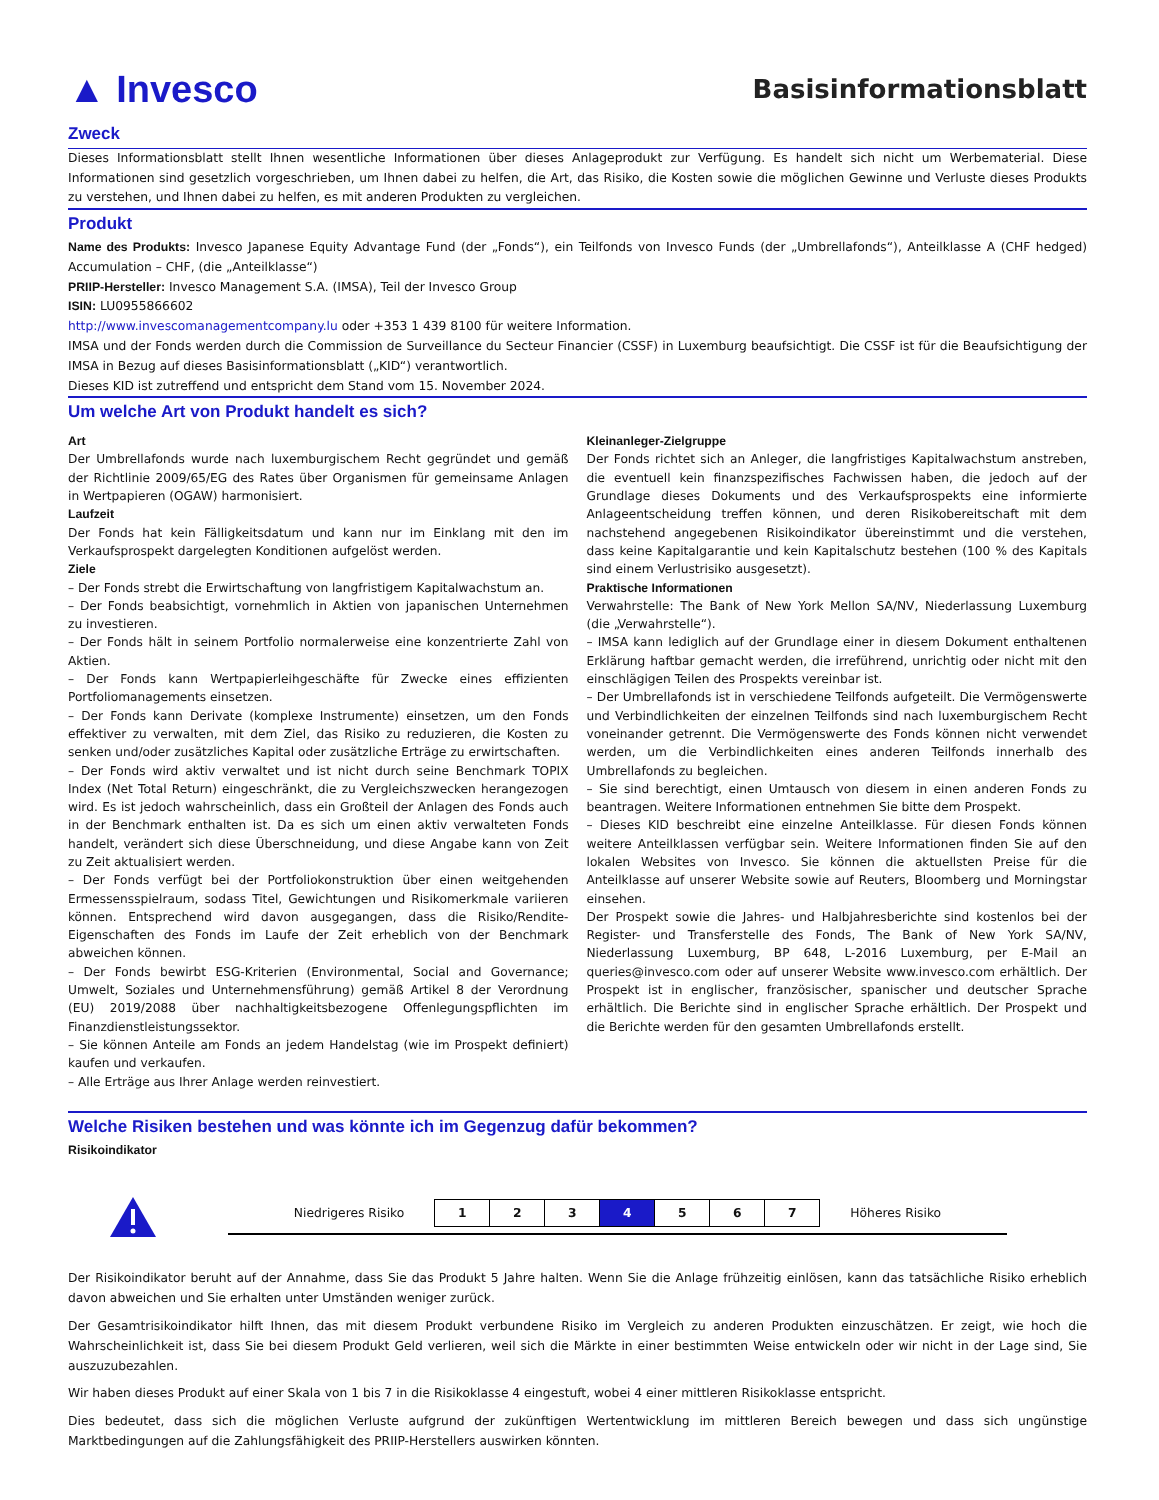▲ Invesco
Basisinformationsblatt
Zweck
Dieses Informationsblatt stellt Ihnen wesentliche Informationen über dieses Anlageprodukt zur Verfügung. Es handelt sich nicht um Werbematerial. Diese Informationen sind gesetzlich vorgeschrieben, um Ihnen dabei zu helfen, die Art, das Risiko, die Kosten sowie die möglichen Gewinne und Verluste dieses Produkts zu verstehen, und Ihnen dabei zu helfen, es mit anderen Produkten zu vergleichen.
Produkt
Name des Produkts: Invesco Japanese Equity Advantage Fund (der „Fonds“), ein Teilfonds von Invesco Funds (der „Umbrellafonds“), Anteilklasse A (CHF hedged) Accumulation – CHF, (die „Anteilklasse“)
PRIIP-Hersteller: Invesco Management S.A. (IMSA), Teil der Invesco Group
ISIN: LU0955866602
http://www.invescomanagementcompany.lu oder +353 1 439 8100 für weitere Information.
IMSA und der Fonds werden durch die Commission de Surveillance du Secteur Financier (CSSF) in Luxemburg beaufsichtigt. Die CSSF ist für die Beaufsichtigung der IMSA in Bezug auf dieses Basisinformationsblatt („KID“) verantwortlich.
Dieses KID ist zutreffend und entspricht dem Stand vom 15. November 2024.
Um welche Art von Produkt handelt es sich?
Art
Der Umbrellafonds wurde nach luxemburgischem Recht gegründet und gemäß der Richtlinie 2009/65/EG des Rates über Organismen für gemeinsame Anlagen in Wertpapieren (OGAW) harmonisiert.
Laufzeit
Der Fonds hat kein Fälligkeitsdatum und kann nur im Einklang mit den im Verkaufsprospekt dargelegten Konditionen aufgelöst werden.
Ziele
– Der Fonds strebt die Erwirtschaftung von langfristigem Kapitalwachstum an.
– Der Fonds beabsichtigt, vornehmlich in Aktien von japanischen Unternehmen zu investieren.
– Der Fonds hält in seinem Portfolio normalerweise eine konzentrierte Zahl von Aktien.
– Der Fonds kann Wertpapierleihgeschäfte für Zwecke eines effizienten Portfoliomanagements einsetzen.
– Der Fonds kann Derivate (komplexe Instrumente) einsetzen, um den Fonds effektiver zu verwalten, mit dem Ziel, das Risiko zu reduzieren, die Kosten zu senken und/oder zusätzliches Kapital oder zusätzliche Erträge zu erwirtschaften.
– Der Fonds wird aktiv verwaltet und ist nicht durch seine Benchmark TOPIX Index (Net Total Return) eingeschränkt, die zu Vergleichszwecken herangezogen wird. Es ist jedoch wahrscheinlich, dass ein Großteil der Anlagen des Fonds auch in der Benchmark enthalten ist. Da es sich um einen aktiv verwalteten Fonds handelt, verändert sich diese Überschneidung, und diese Angabe kann von Zeit zu Zeit aktualisiert werden.
– Der Fonds verfügt bei der Portfoliokonstruktion über einen weitgehenden Ermessensspielraum, sodass Titel, Gewichtungen und Risikomerkmale variieren können. Entsprechend wird davon ausgegangen, dass die Risiko/Rendite-Eigenschaften des Fonds im Laufe der Zeit erheblich von der Benchmark abweichen können.
– Der Fonds bewirbt ESG-Kriterien (Environmental, Social and Governance; Umwelt, Soziales und Unternehmensführung) gemäß Artikel 8 der Verordnung (EU) 2019/2088 über nachhaltigkeitsbezogene Offenlegungspflichten im Finanzdienstleistungssektor.
– Sie können Anteile am Fonds an jedem Handelstag (wie im Prospekt definiert) kaufen und verkaufen.
– Alle Erträge aus Ihrer Anlage werden reinvestiert.
Kleinanleger-Zielgruppe
Der Fonds richtet sich an Anleger, die langfristiges Kapitalwachstum anstreben, die eventuell kein finanzspezifisches Fachwissen haben, die jedoch auf der Grundlage dieses Dokuments und des Verkaufsprospekts eine informierte Anlageentscheidung treffen können, und deren Risikobereitschaft mit dem nachstehend angegebenen Risikoindikator übereinstimmt und die verstehen, dass keine Kapitalgarantie und kein Kapitalschutz bestehen (100 % des Kapitals sind einem Verlustrisiko ausgesetzt).
Praktische Informationen
Verwahrstelle: The Bank of New York Mellon SA/NV, Niederlassung Luxemburg (die „Verwahrstelle“).
– IMSA kann lediglich auf der Grundlage einer in diesem Dokument enthaltenen Erklärung haftbar gemacht werden, die irreführend, unrichtig oder nicht mit den einschlägigen Teilen des Prospekts vereinbar ist.
– Der Umbrellafonds ist in verschiedene Teilfonds aufgeteilt. Die Vermögenswerte und Verbindlichkeiten der einzelnen Teilfonds sind nach luxemburgischem Recht voneinander getrennt. Die Vermögenswerte des Fonds können nicht verwendet werden, um die Verbindlichkeiten eines anderen Teilfonds innerhalb des Umbrellafonds zu begleichen.
– Sie sind berechtigt, einen Umtausch von diesem in einen anderen Fonds zu beantragen. Weitere Informationen entnehmen Sie bitte dem Prospekt.
– Dieses KID beschreibt eine einzelne Anteilklasse. Für diesen Fonds können weitere Anteilklassen verfügbar sein. Weitere Informationen finden Sie auf den lokalen Websites von Invesco. Sie können die aktuellsten Preise für die Anteilklasse auf unserer Website sowie auf Reuters, Bloomberg und Morningstar einsehen.
Der Prospekt sowie die Jahres- und Halbjahresberichte sind kostenlos bei der Register- und Transferstelle des Fonds, The Bank of New York SA/NV, Niederlassung Luxemburg, BP 648, L-2016 Luxemburg, per E-Mail an queries@invesco.com oder auf unserer Website www.invesco.com erhältlich. Der Prospekt ist in englischer, französischer, spanischer und deutscher Sprache erhältlich. Die Berichte sind in englischer Sprache erhältlich. Der Prospekt und die Berichte werden für den gesamten Umbrellafonds erstellt.
Welche Risiken bestehen und was könnte ich im Gegenzug dafür bekommen?
Risikoindikator
Niedrigeres Risiko
| 1 | 2 | 3 | 4 | 5 | 6 | 7 |
Höheres Risiko
Der Risikoindikator beruht auf der Annahme, dass Sie das Produkt 5 Jahre halten. Wenn Sie die Anlage frühzeitig einlösen, kann das tatsächliche Risiko erheblich davon abweichen und Sie erhalten unter Umständen weniger zurück.
Der Gesamtrisikoindikator hilft Ihnen, das mit diesem Produkt verbundene Risiko im Vergleich zu anderen Produkten einzuschätzen. Er zeigt, wie hoch die Wahrscheinlichkeit ist, dass Sie bei diesem Produkt Geld verlieren, weil sich die Märkte in einer bestimmten Weise entwickeln oder wir nicht in der Lage sind, Sie auszuzubezahlen.
Wir haben dieses Produkt auf einer Skala von 1 bis 7 in die Risikoklasse 4 eingestuft, wobei 4 einer mittleren Risikoklasse entspricht.
Dies bedeutet, dass sich die möglichen Verluste aufgrund der zukünftigen Wertentwicklung im mittleren Bereich bewegen und dass sich ungünstige Marktbedingungen auf die Zahlungsfähigkeit des PRIIP-Herstellers auswirken könnten.